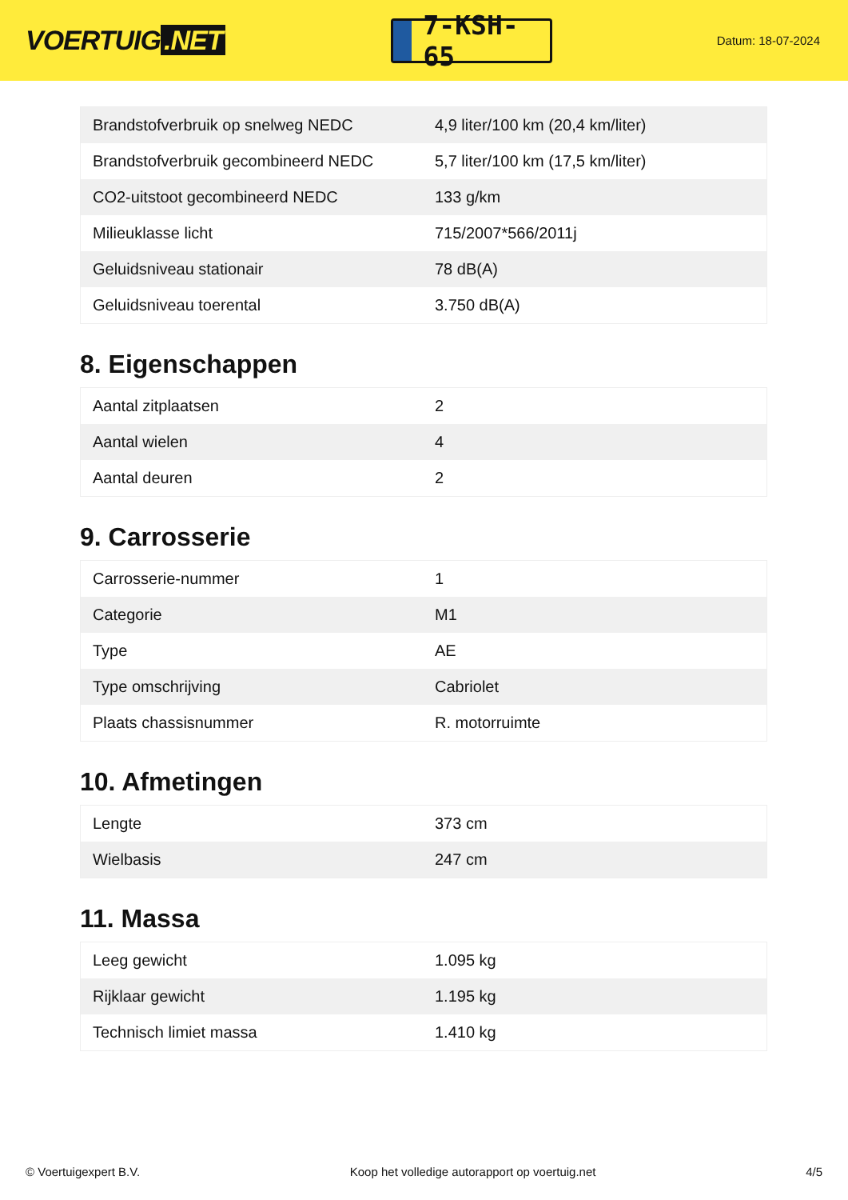VOERTUIG.NET
7-KSH-65
Datum: 18-07-2024
| Brandstofverbruik op snelweg NEDC | 4,9 liter/100 km (20,4 km/liter) |
| Brandstofverbruik gecombineerd NEDC | 5,7 liter/100 km (17,5 km/liter) |
| CO2-uitstoot gecombineerd NEDC | 133 g/km |
| Milieuklasse licht | 715/2007*566/2011j |
| Geluidsniveau stationair | 78 dB(A) |
| Geluidsniveau toerental | 3.750 dB(A) |
8. Eigenschappen
| Aantal zitplaatsen | 2 |
| Aantal wielen | 4 |
| Aantal deuren | 2 |
9. Carrosserie
| Carrosserie-nummer | 1 |
| Categorie | M1 |
| Type | AE |
| Type omschrijving | Cabriolet |
| Plaats chassisnummer | R. motorruimte |
10. Afmetingen
| Lengte | 373 cm |
| Wielbasis | 247 cm |
11. Massa
| Leeg gewicht | 1.095 kg |
| Rijklaar gewicht | 1.195 kg |
| Technisch limiet massa | 1.410 kg |
© Voertuigexpert B.V. Koop het volledige autorapport op voertuig.net 4/5